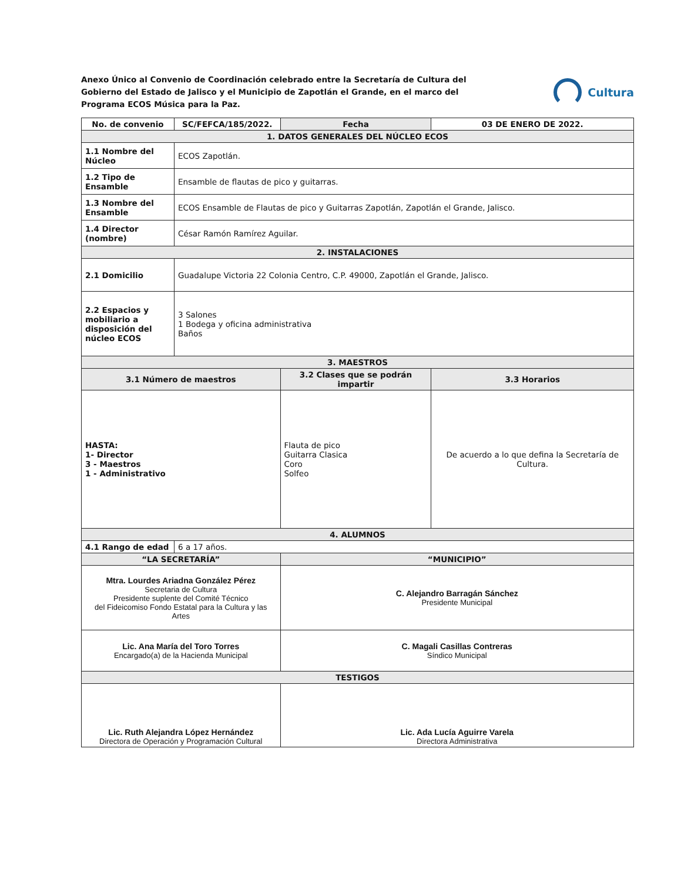Anexo Único al Convenio de Coordinación celebrado entre la Secretaría de Cultura del Gobierno del Estado de Jalisco y el Municipio de Zapotlán el Grande, en el marco del Programa ECOS Música para la Paz.
Cultura
| No. de convenio | SC/FEFCA/185/2022. | | Fecha | 03 DE ENERO DE 2022. |
| 1. DATOS GENERALES DEL NÚCLEO ECOS | | | | |
| 1.1 Nombre del Núcleo | ECOS Zapotlán. | | | |
| 1.2 Tipo de Ensamble | Ensamble de flautas de pico y guitarras. | | | |
| 1.3 Nombre del Ensamble | ECOS Ensamble de Flautas de pico y Guitarras Zapotlán, Zapotlán el Grande, Jalisco. | | | |
| 1.4 Director (nombre) | César Ramón Ramírez Aguilar. | | | |
| 2. INSTALACIONES | | | | |
| 2.1 Domicilio | Guadalupe Victoria 22 Colonia Centro, C.P. 49000, Zapotlán el Grande, Jalisco. | | | |
| 2.2 Espacios y mobiliario a disposición del núcleo ECOS | 3 Salones 1 Bodega y oficina administrativa Baños | | | |
| 3. MAESTROS | | | | |
| 3.1 Número de maestros | | 3.2 Clases que se podrán impartir | | 3.3 Horarios |
| HASTA: 1- Director 3 - Maestros 1 - Administrativo | | Flauta de pico Guitarra Clasica Coro Solfeo | | De acuerdo a lo que defina la Secretaría de Cultura. |
| 4. ALUMNOS | | | | |
| 4.1 Rango de edad | 6 a 17 años. | | | |
| “LA SECRETARÍA” | | | “MUNICIPIO” | |
| Mtra. Lourdes Ariadna González Pérez Secretaria de Cultura Presidente suplente del Comité Técnico del Fideicomiso Fondo Estatal para la Cultura y las Artes | | | C. Alejandro Barragán Sánchez Presidente Municipal | |
| Lic. Ana María del Toro Torres Encargado(a) de la Hacienda Municipal | | | C. Magali Casillas Contreras Síndico Municipal | |
| TESTIGOS | | | | |
| Lic. Ruth Alejandra López Hernández Directora de Operación y Programación Cultural | | | Lic. Ada Lucía Aguirre Varela Directora Administrativa | |